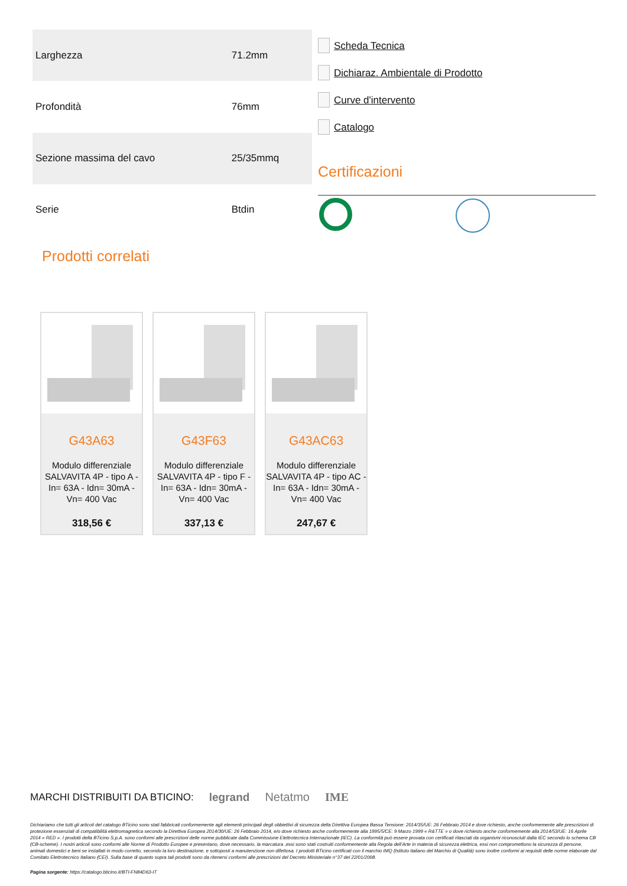| Larghezza | 71.2mm |
| Profondità | 76mm |
| Sezione massima del cavo | 25/35mmq |
| Serie | Btdin |
Scheda Tecnica
Dichiaraz. Ambientale di Prodotto
Curve d'intervento
Catalogo
Certificazioni
Prodotti correlati
G43A63
Modulo differenziale SALVAVITA 4P - tipo A - In= 63A - Idn= 30mA - Vn= 400 Vac
318,56 €
G43F63
Modulo differenziale SALVAVITA 4P - tipo F - In= 63A - Idn= 30mA - Vn= 400 Vac
337,13 €
G43AC63
Modulo differenziale SALVAVITA 4P - tipo AC - In= 63A - Idn= 30mA - Vn= 400 Vac
247,67 €
MARCHI DISTRIBUITI DA BTICINO: legrand Netatmo IME
Dichiariamo che tutti gli articoli del catalogo BTicino sono stati fabbricati conformemente agli elementi principali degli obbiettivi di sicurezza della Direttiva Europea Bassa Tensione: 2014/35/UE: 26 Febbraio 2014 e dove richiesto, anche conformemente alle prescrizioni di protezione essenziali di compatibilità elettromagnetica secondo la Direttiva Europea 2014/30/UE: 26 Febbraio 2014, e/o dove richiesto anche conformemente alla 1995/5/CE: 9 Marzo 1999 « R&TTE » o dove richiesto anche conformemente alla 2014/53/UE: 16 Aprile 2014 « RED ». I prodotti della BTicino S.p.A. sono conformi alle prescrizioni delle norme pubblicate dalla Commissione Elettrotecnica Internazionale (IEC). La conformità può essere provata con certificati rilasciati da organismi riconosciuti dalla IEC secondo lo schema CB (CB-scheme). I nostri articoli sono conformi alle Norme di Prodotto Europee e presentano, dove necessario, la marcatura ,essi sono stati costruiti conformemente alla Regola dell'Arte in materia di sicurezza elettrica, essi non compromettono la sicurezza di persone, animali domestici e beni se installati in modo corretto, secondo la loro destinazione, e sottoposti a manutenzione non difettosa. I prodotti BTicino certificati con il marchio IMQ (Istituto italiano del Marchio di Qualità) sono inoltre conformi ai requisiti delle norme elaborate dal Comitato Elettrotecnico Italiano (CEI). Sulla base di quanto sopra tali prodotti sono da ritenersi conformi alle prescrizioni del Decreto Ministeriale n°37 del 22/01/2008.
Pagina sorgente: https://catalogo.bticino.it/BTI-FN84D63-IT